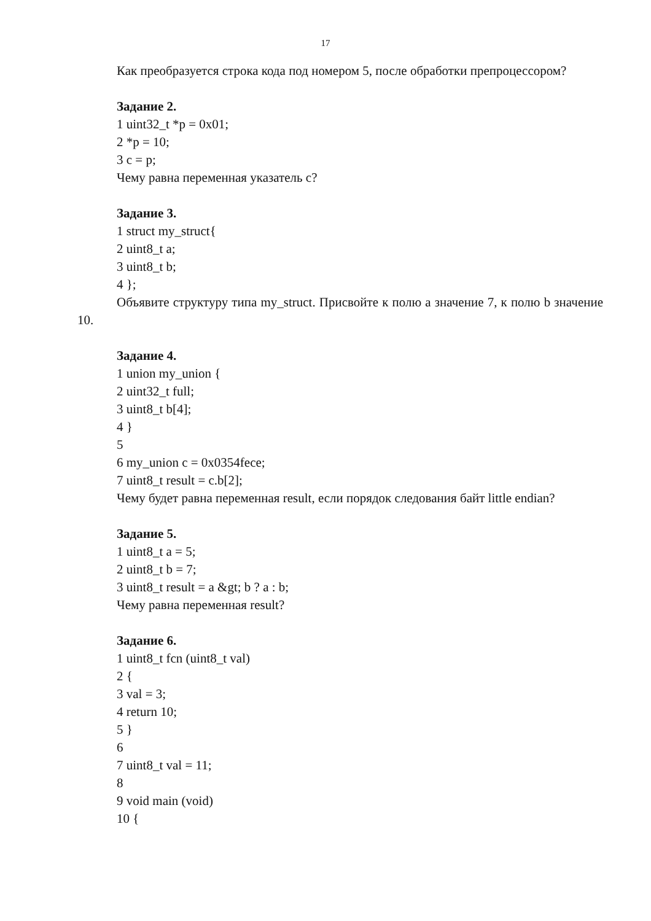17
Как преобразуется строка кода под номером 5, после обработки препроцессором?
Задание 2.
1 uint32_t *p = 0x01;
2 *p = 10;
3 c = p;
Чему равна переменная указатель c?
Задание 3.
1 struct my_struct{
2 uint8_t a;
3 uint8_t b;
4 };
Объявите структуру типа my_struct. Присвойте к полю a значение 7, к полю b значение 10.
Задание 4.
1 union my_union {
2 uint32_t full;
3 uint8_t b[4];
4 }
5
6 my_union c = 0x0354fece;
7 uint8_t result = c.b[2];
Чему будет равна переменная result, если порядок следования байт little endian?
Задание 5.
1 uint8_t a = 5;
2 uint8_t b = 7;
3 uint8_t result = a &gt; b ? a : b;
Чему равна переменная result?
Задание 6.
1 uint8_t fcn (uint8_t val)
2 {
3 val = 3;
4 return 10;
5 }
6
7 uint8_t val = 11;
8
9 void main (void)
10 {